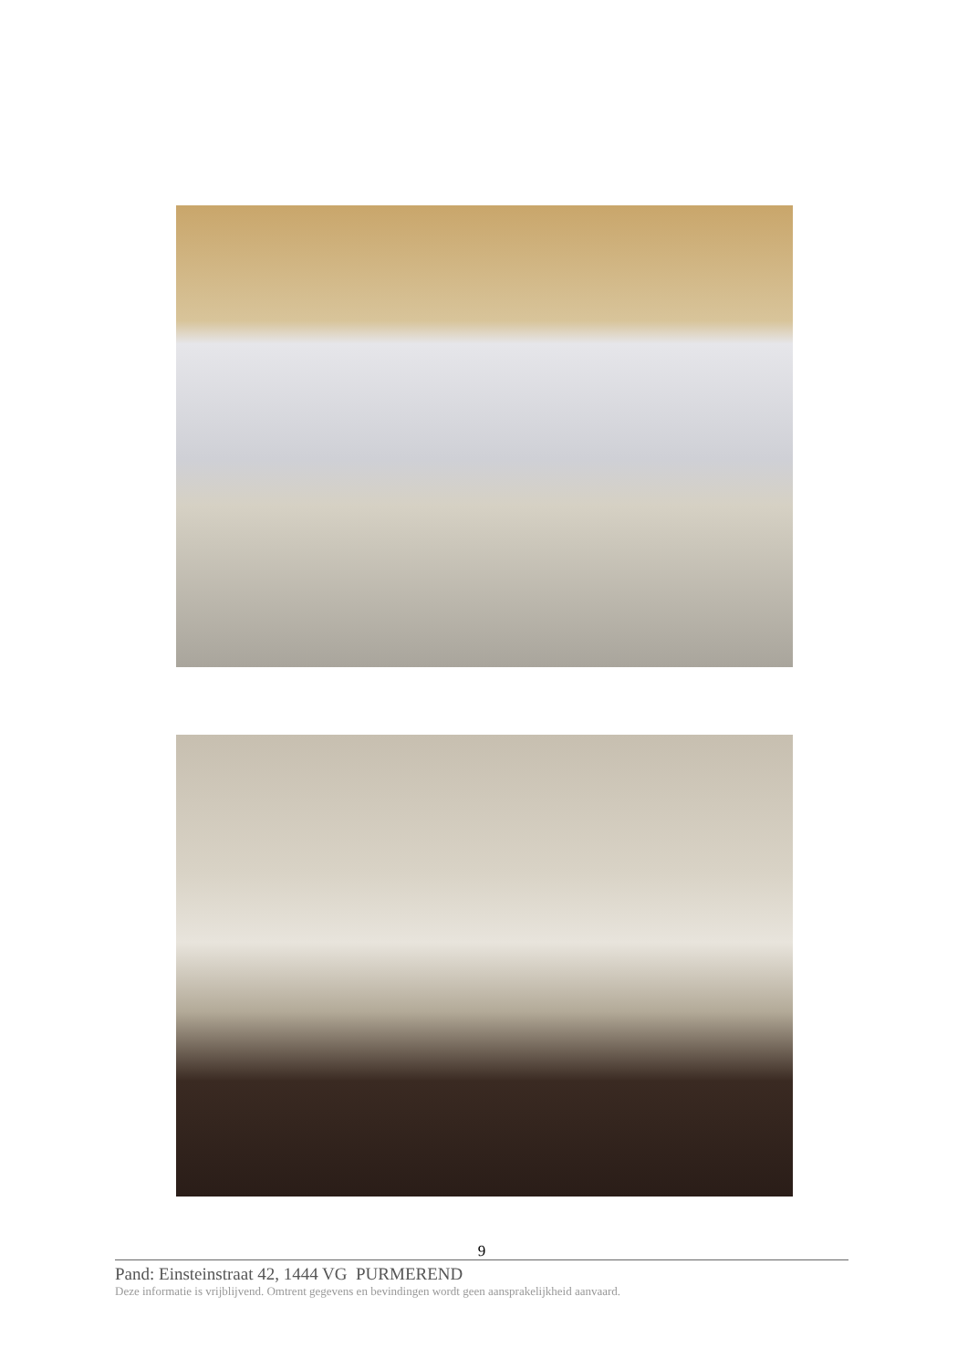9
Pand: Einsteinstraat 42, 1444 VG PURMEREND
Deze informatie is vrijblijvend. Omtrent gegevens en bevindingen wordt geen aansprakelijkheid aanvaard.